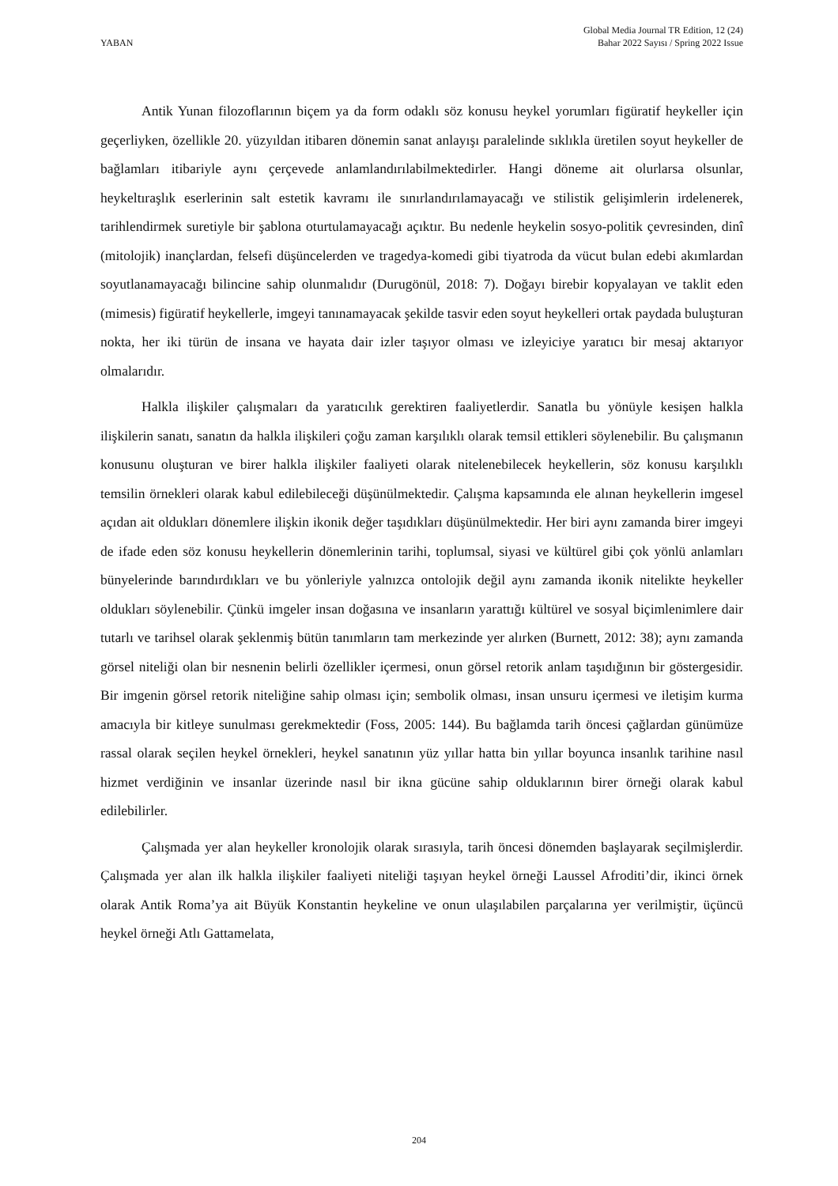YABAN
Global Media Journal TR Edition, 12 (24)
Bahar 2022 Sayısı / Spring 2022 Issue
Antik Yunan filozoflarının biçem ya da form odaklı söz konusu heykel yorumları figüratif heykeller için geçerliyken, özellikle 20. yüzyıldan itibaren dönemin sanat anlayışı paralelinde sıklıkla üretilen soyut heykeller de bağlamları itibariyle aynı çerçevede anlamlandırılabilmektedirler. Hangi döneme ait olurlarsa olsunlar, heykeltıraşlık eserlerinin salt estetik kavramı ile sınırlandırılamayacağı ve stilistik gelişimlerin irdelenerek, tarihlendirmek suretiyle bir şablona oturtulamayacağı açıktır. Bu nedenle heykelin sosyo-politik çevresinden, dinî (mitolojik) inançlardan, felsefi düşüncelerden ve tragedya-komedi gibi tiyatroda da vücut bulan edebi akımlardan soyutlanamayacağı bilincine sahip olunmalıdır (Durugönül, 2018: 7). Doğayı birebir kopyalayan ve taklit eden (mimesis) figüratif heykellerle, imgeyi tanınamayacak şekilde tasvir eden soyut heykelleri ortak paydada buluşturan nokta, her iki türün de insana ve hayata dair izler taşıyor olması ve izleyiciye yaratıcı bir mesaj aktarıyor olmalarıdır.
Halkla ilişkiler çalışmaları da yaratıcılık gerektiren faaliyetlerdir. Sanatla bu yönüyle kesişen halkla ilişkilerin sanatı, sanatın da halkla ilişkileri çoğu zaman karşılıklı olarak temsil ettikleri söylenebilir. Bu çalışmanın konusunu oluşturan ve birer halkla ilişkiler faaliyeti olarak nitelenebilecek heykellerin, söz konusu karşılıklı temsilin örnekleri olarak kabul edilebileceği düşünülmektedir. Çalışma kapsamında ele alınan heykellerin imgesel açıdan ait oldukları dönemlere ilişkin ikonik değer taşıdıkları düşünülmektedir. Her biri aynı zamanda birer imgeyi de ifade eden söz konusu heykellerin dönemlerinin tarihi, toplumsal, siyasi ve kültürel gibi çok yönlü anlamları bünyelerinde barındırdıkları ve bu yönleriyle yalnızca ontolojik değil aynı zamanda ikonik nitelikte heykeller oldukları söylenebilir. Çünkü imgeler insan doğasına ve insanların yarattığı kültürel ve sosyal biçimlenimlere dair tutarlı ve tarihsel olarak şeklenmiş bütün tanımların tam merkezinde yer alırken (Burnett, 2012: 38); aynı zamanda görsel niteliği olan bir nesnenin belirli özellikler içermesi, onun görsel retorik anlam taşıdığının bir göstergesidir. Bir imgenin görsel retorik niteliğine sahip olması için; sembolik olması, insan unsuru içermesi ve iletişim kurma amacıyla bir kitleye sunulması gerekmektedir (Foss, 2005: 144). Bu bağlamda tarih öncesi çağlardan günümüze rassal olarak seçilen heykel örnekleri, heykel sanatının yüz yıllar hatta bin yıllar boyunca insanlık tarihine nasıl hizmet verdiğinin ve insanlar üzerinde nasıl bir ikna gücüne sahip olduklarının birer örneği olarak kabul edilebilirler.
Çalışmada yer alan heykeller kronolojik olarak sırasıyla, tarih öncesi dönemden başlayarak seçilmişlerdir. Çalışmada yer alan ilk halkla ilişkiler faaliyeti niteliği taşıyan heykel örneği Laussel Afroditi’dir, ikinci örnek olarak Antik Roma’ya ait Büyük Konstantin heykeline ve onun ulaşılabilen parçalarına yer verilmiştir, üçüncü heykel örneği Atlı Gattamelata,
204